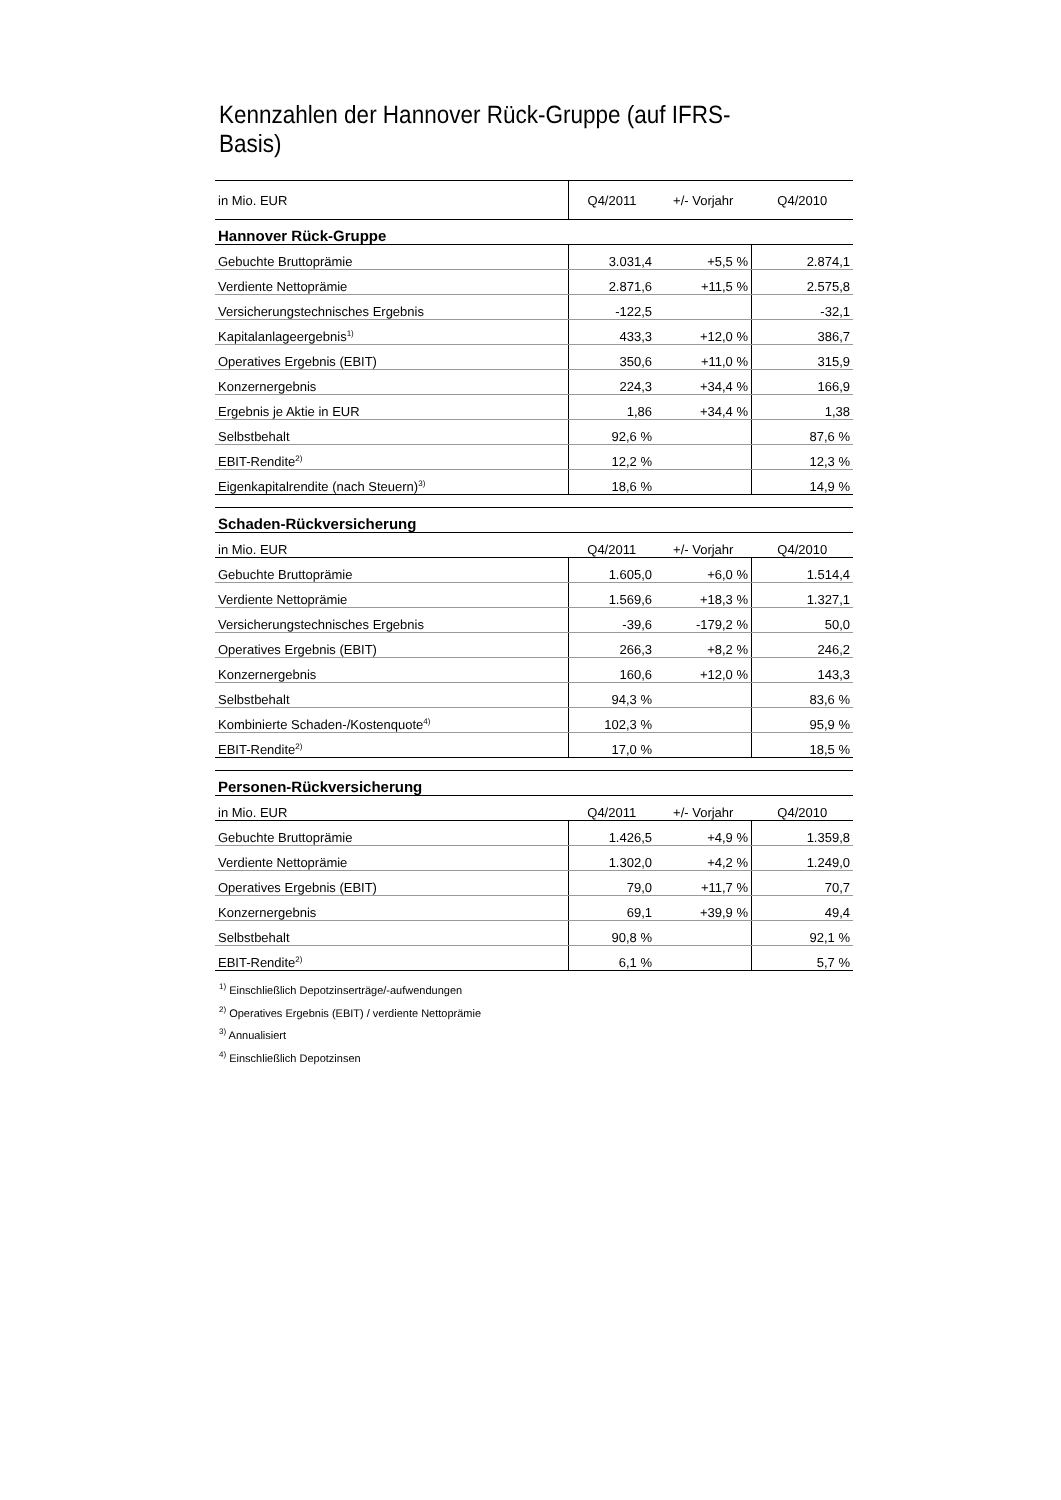Kennzahlen der Hannover Rück-Gruppe (auf IFRS-Basis)
| in Mio. EUR | Q4/2011 | +/- Vorjahr | Q4/2010 |
| Hannover Rück-Gruppe | | | |
| Gebuchte Bruttoprämie | 3.031,4 | +5,5 % | 2.874,1 |
| Verdiente Nettoprämie | 2.871,6 | +11,5 % | 2.575,8 |
| Versicherungstechnisches Ergebnis | -122,5 | | -32,1 |
| Kapitalanlageergebnis<sup>1)</sup> | 433,3 | +12,0 % | 386,7 |
| Operatives Ergebnis (EBIT) | 350,6 | +11,0 % | 315,9 |
| Konzernergebnis | 224,3 | +34,4 % | 166,9 |
| Ergebnis je Aktie in EUR | 1,86 | +34,4 % | 1,38 |
| Selbstbehalt | 92,6 % | | 87,6 % |
| EBIT-Rendite<sup>2)</sup> | 12,2 % | | 12,3 % |
| Eigenkapitalrendite (nach Steuern)<sup>3)</sup> | 18,6 % | | 14,9 % |
| Schaden-Rückversicherung | | | |
| in Mio. EUR | Q4/2011 | +/- Vorjahr | Q4/2010 |
| Gebuchte Bruttoprämie | 1.605,0 | +6,0 % | 1.514,4 |
| Verdiente Nettoprämie | 1.569,6 | +18,3 % | 1.327,1 |
| Versicherungstechnisches Ergebnis | -39,6 | -179,2 % | 50,0 |
| Operatives Ergebnis (EBIT) | 266,3 | +8,2 % | 246,2 |
| Konzernergebnis | 160,6 | +12,0 % | 143,3 |
| Selbstbehalt | 94,3 % | | 83,6 % |
| Kombinierte Schaden-/Kostenquote<sup>4)</sup> | 102,3 % | | 95,9 % |
| EBIT-Rendite<sup>2)</sup> | 17,0 % | | 18,5 % |
| Personen-Rückversicherung | | | |
| in Mio. EUR | Q4/2011 | +/- Vorjahr | Q4/2010 |
| Gebuchte Bruttoprämie | 1.426,5 | +4,9 % | 1.359,8 |
| Verdiente Nettoprämie | 1.302,0 | +4,2 % | 1.249,0 |
| Operatives Ergebnis (EBIT) | 79,0 | +11,7 % | 70,7 |
| Konzernergebnis | 69,1 | +39,9 % | 49,4 |
| Selbstbehalt | 90,8 % | | 92,1 % |
| EBIT-Rendite<sup>2)</sup> | 6,1 % | | 5,7 % |
<sup>1)</sup> Einschließlich Depotzinserträge/-aufwendungen
<sup>2)</sup> Operatives Ergebnis (EBIT) / verdiente Nettoprämie
<sup>3)</sup> Annualisiert
<sup>4)</sup> Einschließlich Depotzinsen